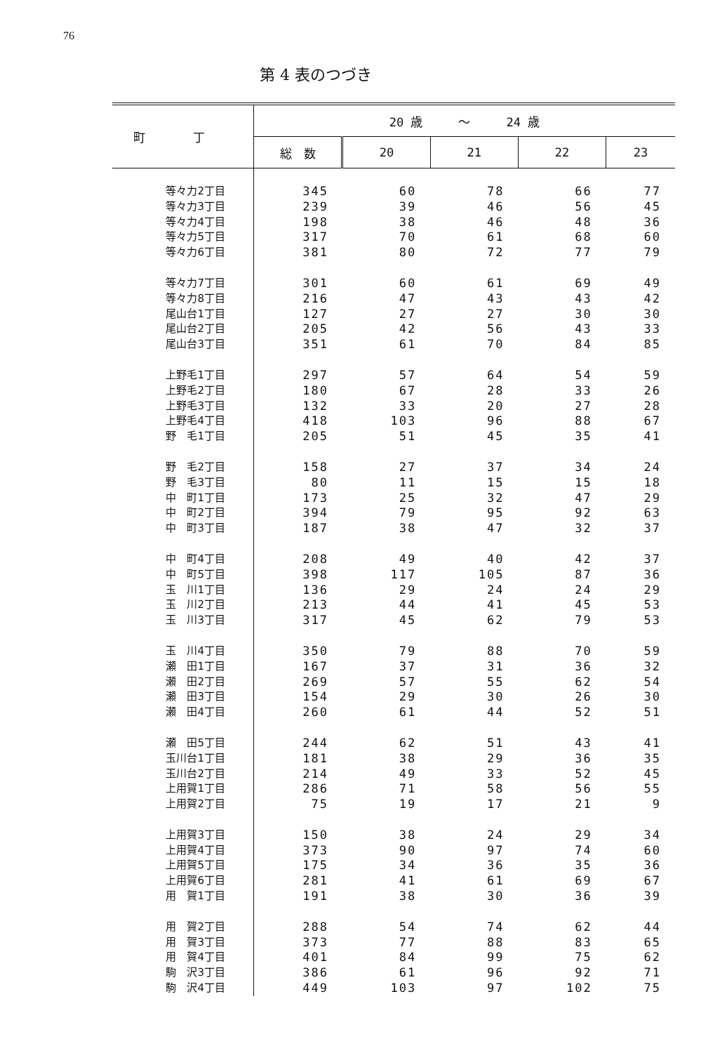76
第 4 表のつづき
| 町 丁 | 20 歳 ～ 24 歳 | | | | |
| --- | --- | --- | --- | --- | --- |
| | 総 数 | 20 | 21 | 22 | 23 |
| 等々力2丁目 | 345 | 60 | 78 | 66 | 77 |
| 等々力3丁目 | 239 | 39 | 46 | 56 | 45 |
| 等々力4丁目 | 198 | 38 | 46 | 48 | 36 |
| 等々力5丁目 | 317 | 70 | 61 | 68 | 60 |
| 等々力6丁目 | 381 | 80 | 72 | 77 | 79 |
| 等々力7丁目 | 301 | 60 | 61 | 69 | 49 |
| 等々力8丁目 | 216 | 47 | 43 | 43 | 42 |
| 尾山台1丁目 | 127 | 27 | 27 | 30 | 30 |
| 尾山台2丁目 | 205 | 42 | 56 | 43 | 33 |
| 尾山台3丁目 | 351 | 61 | 70 | 84 | 85 |
| 上野毛1丁目 | 297 | 57 | 64 | 54 | 59 |
| 上野毛2丁目 | 180 | 67 | 28 | 33 | 26 |
| 上野毛3丁目 | 132 | 33 | 20 | 27 | 28 |
| 上野毛4丁目 | 418 | 103 | 96 | 88 | 67 |
| 野 毛1丁目 | 205 | 51 | 45 | 35 | 41 |
| 野 毛2丁目 | 158 | 27 | 37 | 34 | 24 |
| 野 毛3丁目 | 80 | 11 | 15 | 15 | 18 |
| 中 町1丁目 | 173 | 25 | 32 | 47 | 29 |
| 中 町2丁目 | 394 | 79 | 95 | 92 | 63 |
| 中 町3丁目 | 187 | 38 | 47 | 32 | 37 |
| 中 町4丁目 | 208 | 49 | 40 | 42 | 37 |
| 中 町5丁目 | 398 | 117 | 105 | 87 | 36 |
| 玉 川1丁目 | 136 | 29 | 24 | 24 | 29 |
| 玉 川2丁目 | 213 | 44 | 41 | 45 | 53 |
| 玉 川3丁目 | 317 | 45 | 62 | 79 | 53 |
| 玉 川4丁目 | 350 | 79 | 88 | 70 | 59 |
| 瀬 田1丁目 | 167 | 37 | 31 | 36 | 32 |
| 瀬 田2丁目 | 269 | 57 | 55 | 62 | 54 |
| 瀬 田3丁目 | 154 | 29 | 30 | 26 | 30 |
| 瀬 田4丁目 | 260 | 61 | 44 | 52 | 51 |
| 瀬 田5丁目 | 244 | 62 | 51 | 43 | 41 |
| 玉川台1丁目 | 181 | 38 | 29 | 36 | 35 |
| 玉川台2丁目 | 214 | 49 | 33 | 52 | 45 |
| 上用賀1丁目 | 286 | 71 | 58 | 56 | 55 |
| 上用賀2丁目 | 75 | 19 | 17 | 21 | 9 |
| 上用賀3丁目 | 150 | 38 | 24 | 29 | 34 |
| 上用賀4丁目 | 373 | 90 | 97 | 74 | 60 |
| 上用賀5丁目 | 175 | 34 | 36 | 35 | 36 |
| 上用賀6丁目 | 281 | 41 | 61 | 69 | 67 |
| 用 賀1丁目 | 191 | 38 | 30 | 36 | 39 |
| 用 賀2丁目 | 288 | 54 | 74 | 62 | 44 |
| 用 賀3丁目 | 373 | 77 | 88 | 83 | 65 |
| 用 賀4丁目 | 401 | 84 | 99 | 75 | 62 |
| 駒 沢3丁目 | 386 | 61 | 96 | 92 | 71 |
| 駒 沢4丁目 | 449 | 103 | 97 | 102 | 75 |